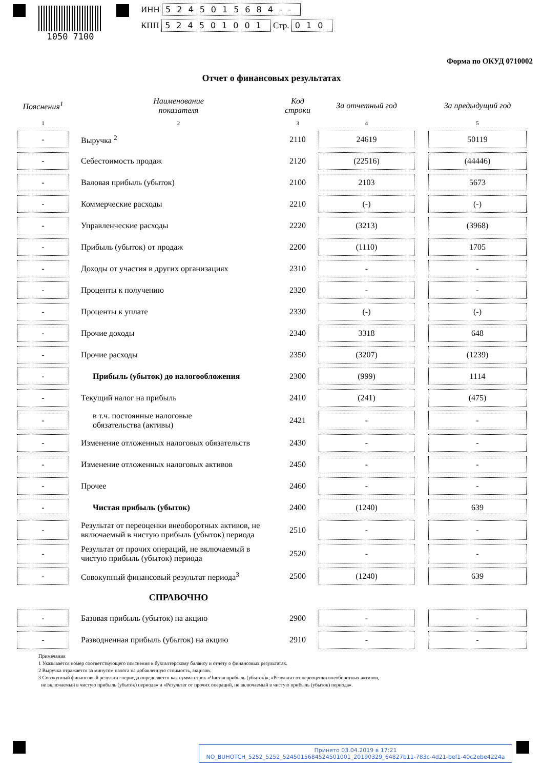1050 7100
ИНН 5245015684--
КПП 524501001 Стр. 010
Форма по ОКУД 0710002
Отчет о финансовых результатах
| Пояснения<sup>1</sup> | | Наименование показателя | Код строки | За отчетный год | | За предыдущий год |
| --- | --- | --- | --- | --- | --- | --- |
| 1 | | 2 | 3 | 4 | | 5 |
| - | | Выручка <sup>2</sup> | 2110 | 24619 | | 50119 |
| - | | Себестоимость продаж | 2120 | (22516) | | (44446) |
| - | | Валовая прибыль (убыток) | 2100 | 2103 | | 5673 |
| - | | Коммерческие расходы | 2210 | (-) | | (-) |
| - | | Управленческие расходы | 2220 | (3213) | | (3968) |
| - | | Прибыль (убыток) от продаж | 2200 | (1110) | | 1705 |
| - | | Доходы от участия в других организациях | 2310 | - | | - |
| - | | Проценты к получению | 2320 | - | | - |
| - | | Проценты к уплате | 2330 | (-) | | (-) |
| - | | Прочие доходы | 2340 | 3318 | | 648 |
| - | | Прочие расходы | 2350 | (3207) | | (1239) |
| - | | Прибыль (убыток) до налогообложения | 2300 | (999) | | 1114 |
| - | | Текущий налог на прибыль | 2410 | (241) | | (475) |
| - | | в т.ч. постоянные налоговые обязательства (активы) | 2421 | - | | - |
| - | | Изменение отложенных налоговых обязательств | 2430 | - | | - |
| - | | Изменение отложенных налоговых активов | 2450 | - | | - |
| - | | Прочее | 2460 | - | | - |
| - | | Чистая прибыль (убыток) | 2400 | (1240) | | 639 |
| - | | Результат от переоценки внеоборотных активов, не включаемый в чистую прибыль (убыток) периода | 2510 | - | | - |
| - | | Результат от прочих операций, не включаемый в чистую прибыль (убыток) периода | 2520 | - | | - |
| - | | Совокупный финансовый результат периода<sup>3</sup> | 2500 | (1240) | | 639 |
| | | СПРАВОЧНО | | | | |
| - | | Базовая прибыль (убыток) на акцию | 2900 | - | | - |
| - | | Разводненная прибыль (убыток) на акцию | 2910 | - | | - |
Примечания
1 Указывается номер соответствующего пояснения к бухгалтерскому балансу и отчету о финансовых результатах.
2 Выручка отражается за минусом налога на добавленную стоимость, акцизов.
3 Совокупный финансовый результат периода определяется как сумма строк «Чистая прибыль (убыток)», «Результат от переоценки внеоборотных активов,
не включаемый в чистую прибыль (убыток) периода» и «Результат от прочих операций, не включаемый в чистую прибыль (убыток) периода».
Принято 03.04.2019 в 17:21
NO_BUHOTCH_5252_5252_5245015684524501001_20190329_64827b11-783c-4d21-bef1-40c2ebe4224a